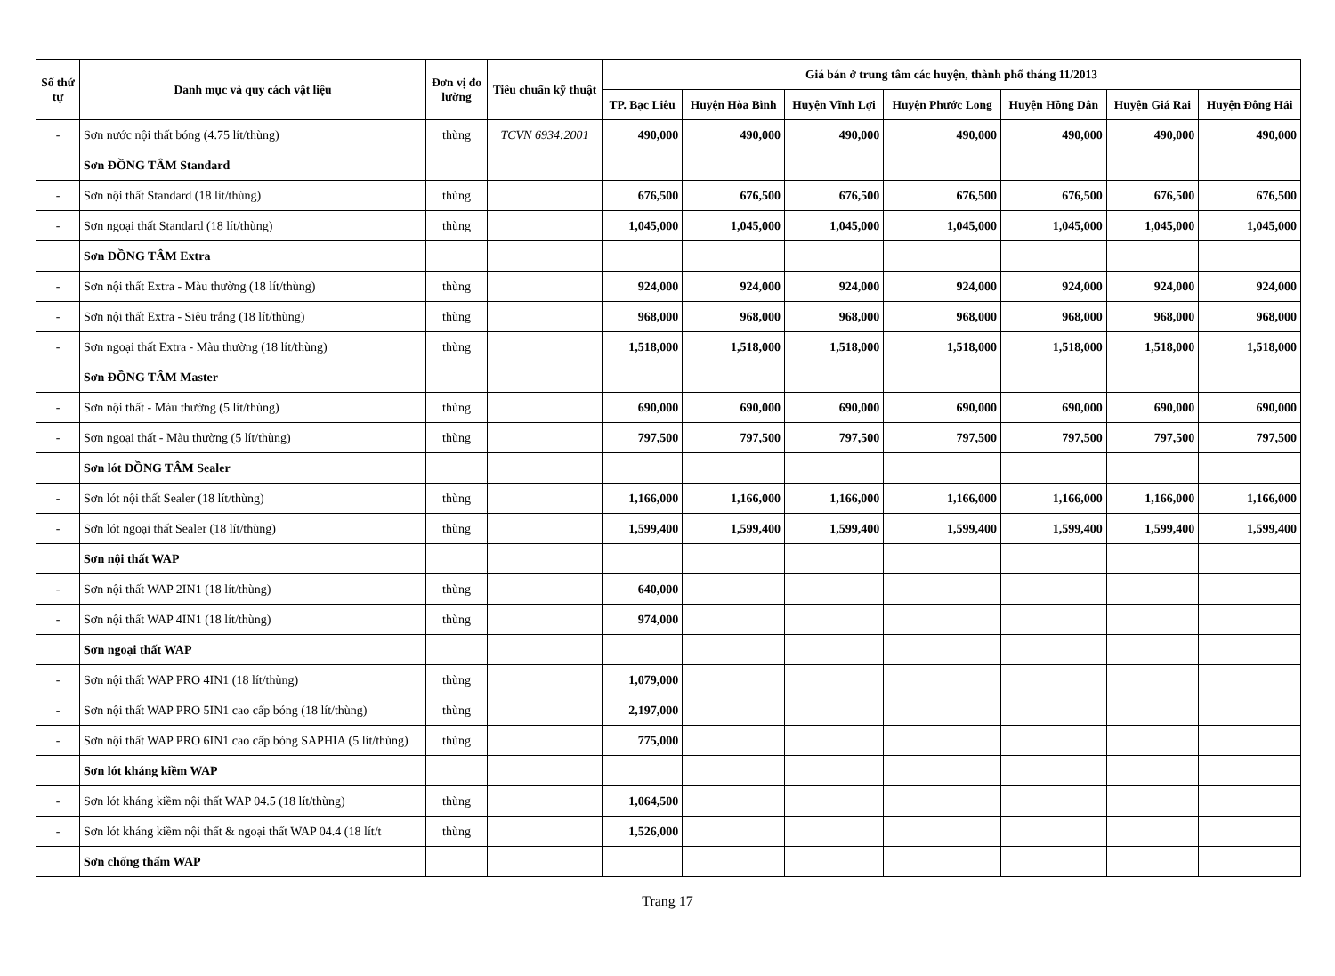| Số thứ tự | Danh mục và quy cách vật liệu | Đơn vị đo lường | Tiêu chuẩn kỹ thuật | Giá bán ở trung tâm các huyện, thành phố tháng 11/2013 | | | | | | |
| --- | --- | --- | --- | --- | --- | --- | --- | --- | --- | --- |
| | | | | TP. Bạc Liêu | Huyện Hòa Bình | Huyện Vĩnh Lợi | Huyện Phước Long | Huyện Hồng Dân | Huyện Giá Rai | Huyện Đông Hải |
| - | Sơn nước nội thất bóng (4.75 lít/thùng) | thùng | TCVN 6934:2001 | 490,000 | 490,000 | 490,000 | 490,000 | 490,000 | 490,000 | 490,000 |
| | Sơn ĐỒNG TÂM Standard | | | | | | | | | |
| - | Sơn nội thất Standard (18 lít/thùng) | thùng | | 676,500 | 676,500 | 676,500 | 676,500 | 676,500 | 676,500 | 676,500 |
| - | Sơn ngoại thất Standard (18 lít/thùng) | thùng | | 1,045,000 | 1,045,000 | 1,045,000 | 1,045,000 | 1,045,000 | 1,045,000 | 1,045,000 |
| | Sơn ĐỒNG TÂM Extra | | | | | | | | | |
| - | Sơn nội thất Extra - Màu thường (18 lít/thùng) | thùng | | 924,000 | 924,000 | 924,000 | 924,000 | 924,000 | 924,000 | 924,000 |
| - | Sơn nội thất Extra - Siêu trắng (18 lít/thùng) | thùng | | 968,000 | 968,000 | 968,000 | 968,000 | 968,000 | 968,000 | 968,000 |
| - | Sơn ngoại thất Extra - Màu thường (18 lít/thùng) | thùng | | 1,518,000 | 1,518,000 | 1,518,000 | 1,518,000 | 1,518,000 | 1,518,000 | 1,518,000 |
| | Sơn ĐỒNG TÂM Master | | | | | | | | | |
| - | Sơn nội thất - Màu thường (5 lít/thùng) | thùng | | 690,000 | 690,000 | 690,000 | 690,000 | 690,000 | 690,000 | 690,000 |
| - | Sơn ngoại thất - Màu thường (5 lít/thùng) | thùng | | 797,500 | 797,500 | 797,500 | 797,500 | 797,500 | 797,500 | 797,500 |
| | Sơn lót ĐỒNG TÂM Sealer | | | | | | | | | |
| - | Sơn lót nội thất Sealer (18 lít/thùng) | thùng | | 1,166,000 | 1,166,000 | 1,166,000 | 1,166,000 | 1,166,000 | 1,166,000 | 1,166,000 |
| - | Sơn lót ngoại thất Sealer (18 lít/thùng) | thùng | | 1,599,400 | 1,599,400 | 1,599,400 | 1,599,400 | 1,599,400 | 1,599,400 | 1,599,400 |
| | Sơn nội thất WAP | | | | | | | | | |
| - | Sơn nội thất WAP 2IN1 (18 lít/thùng) | thùng | | 640,000 | | | | | | |
| - | Sơn nội thất WAP 4IN1 (18 lít/thùng) | thùng | | 974,000 | | | | | | |
| | Sơn ngoại thất WAP | | | | | | | | | |
| - | Sơn nội thất WAP PRO 4IN1 (18 lít/thùng) | thùng | | 1,079,000 | | | | | | |
| - | Sơn nội thất WAP PRO 5IN1 cao cấp bóng (18 lít/thùng) | thùng | | 2,197,000 | | | | | | |
| - | Sơn nội thất WAP PRO 6IN1 cao cấp bóng SAPHIA (5 lít/thùng) | thùng | | 775,000 | | | | | | |
| | Sơn lót kháng kiềm WAP | | | | | | | | | |
| - | Sơn lót kháng kiềm nội thất WAP 04.5 (18 lít/thùng) | thùng | | 1,064,500 | | | | | | |
| - | Sơn lót kháng kiềm nội thất & ngoại thất WAP 04.4 (18 lít/t | thùng | | 1,526,000 | | | | | | |
| | Sơn chống thấm WAP | | | | | | | | | |
Trang 17